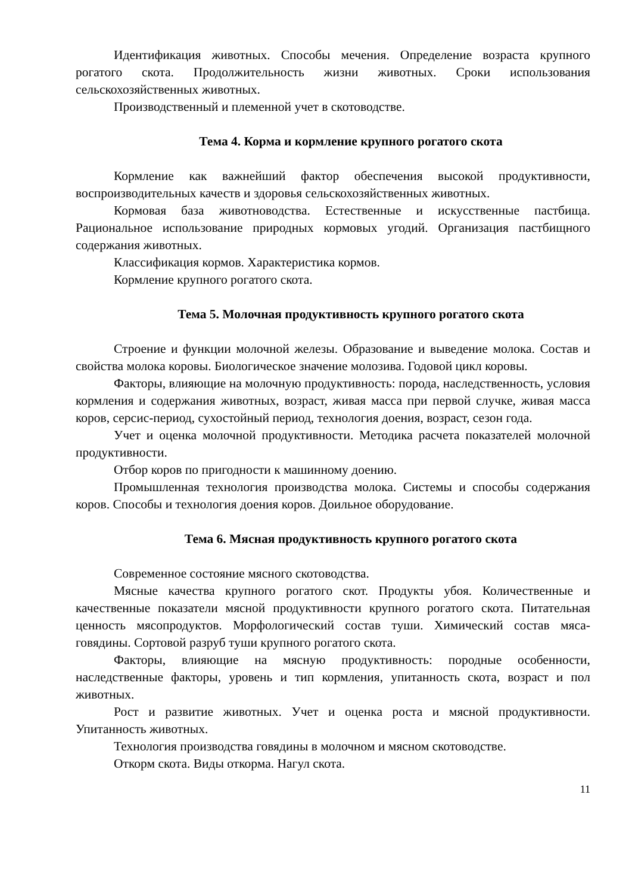Идентификация животных. Способы мечения. Определение возраста крупного рогатого скота. Продолжительность жизни животных. Сроки использования сельскохозяйственных животных.
Производственный и племенной учет в скотоводстве.
Тема 4. Корма и кормление крупного рогатого скота
Кормление как важнейший фактор обеспечения высокой продуктивности, воспроизводительных качеств и здоровья сельскохозяйственных животных.
Кормовая база животноводства. Естественные и искусственные пастбища. Рациональное использование природных кормовых угодий. Организация пастбищного содержания животных.
Классификация кормов. Характеристика кормов.
Кормление крупного рогатого скота.
Тема 5. Молочная продуктивность крупного рогатого скота
Строение и функции молочной железы. Образование и выведение молока. Состав и свойства молока коровы. Биологическое значение молозива. Годовой цикл коровы.
Факторы, влияющие на молочную продуктивность: порода, наследственность, условия кормления и содержания животных, возраст, живая масса при первой случке, живая масса коров, серсис-период, сухостойный период, технология доения, возраст, сезон года.
Учет и оценка молочной продуктивности. Методика расчета показателей молочной продуктивности.
Отбор коров по пригодности к машинному доению.
Промышленная технология производства молока. Системы и способы содержания коров. Способы и технология доения коров. Доильное оборудование.
Тема 6. Мясная продуктивность крупного рогатого скота
Современное состояние мясного скотоводства.
Мясные качества крупного рогатого скот. Продукты убоя. Количественные и качественные показатели мясной продуктивности крупного рогатого скота. Питательная ценность мясопродуктов. Морфологический состав туши. Химический состав мяса-говядины. Сортовой разруб туши крупного рогатого скота.
Факторы, влияющие на мясную продуктивность: породные особенности, наследственные факторы, уровень и тип кормления, упитанность скота, возраст и пол животных.
Рост и развитие животных. Учет и оценка роста и мясной продуктивности. Упитанность животных.
Технология производства говядины в молочном и мясном скотоводстве.
Откорм скота. Виды откорма. Нагул скота.
11